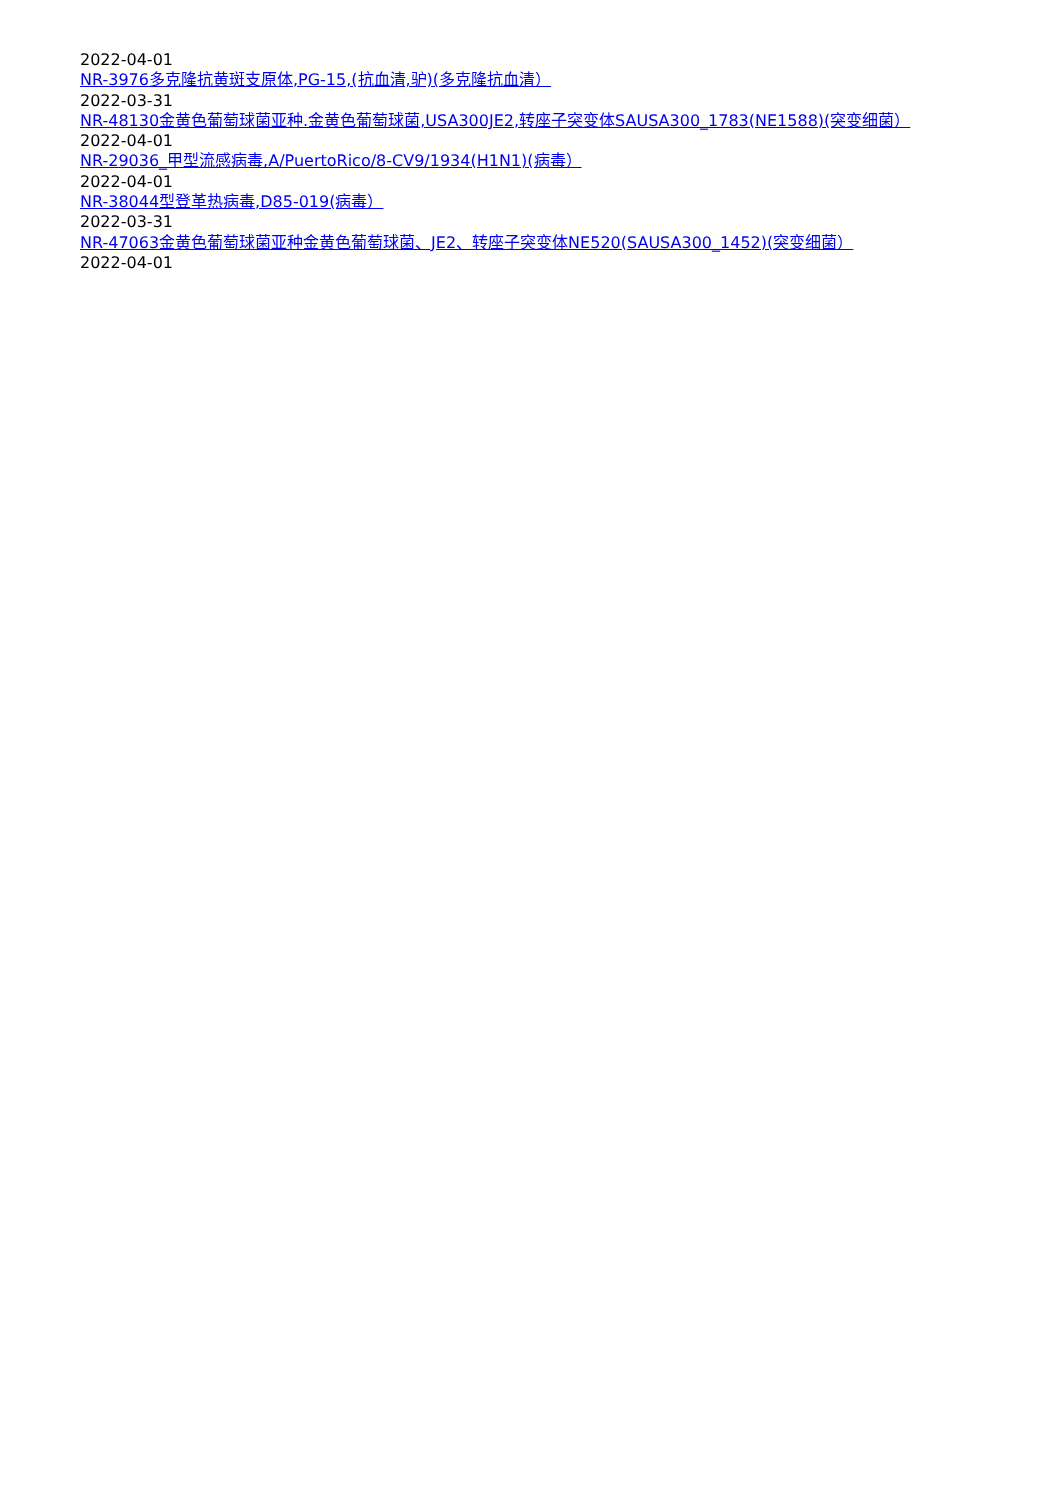2022-04-01
NR-3976多克隆抗黄斑支原体,PG-15,(抗血清,驴)(多克隆抗血清）
2022-03-31
NR-48130金黄色葡萄球菌亚种.金黄色葡萄球菌,USA300JE2,转座子突变体SAUSA300_1783(NE1588)(突变细菌）
2022-04-01
NR-29036_甲型流感病毒,A/PuertoRico/8-CV9/1934(H1N1)(病毒）
2022-04-01
NR-38044型登革热病毒,D85-019(病毒）
2022-03-31
NR-47063金黄色葡萄球菌亚种金黄色葡萄球菌、JE2、转座子突变体NE520(SAUSA300_1452)(突变细菌）
2022-04-01